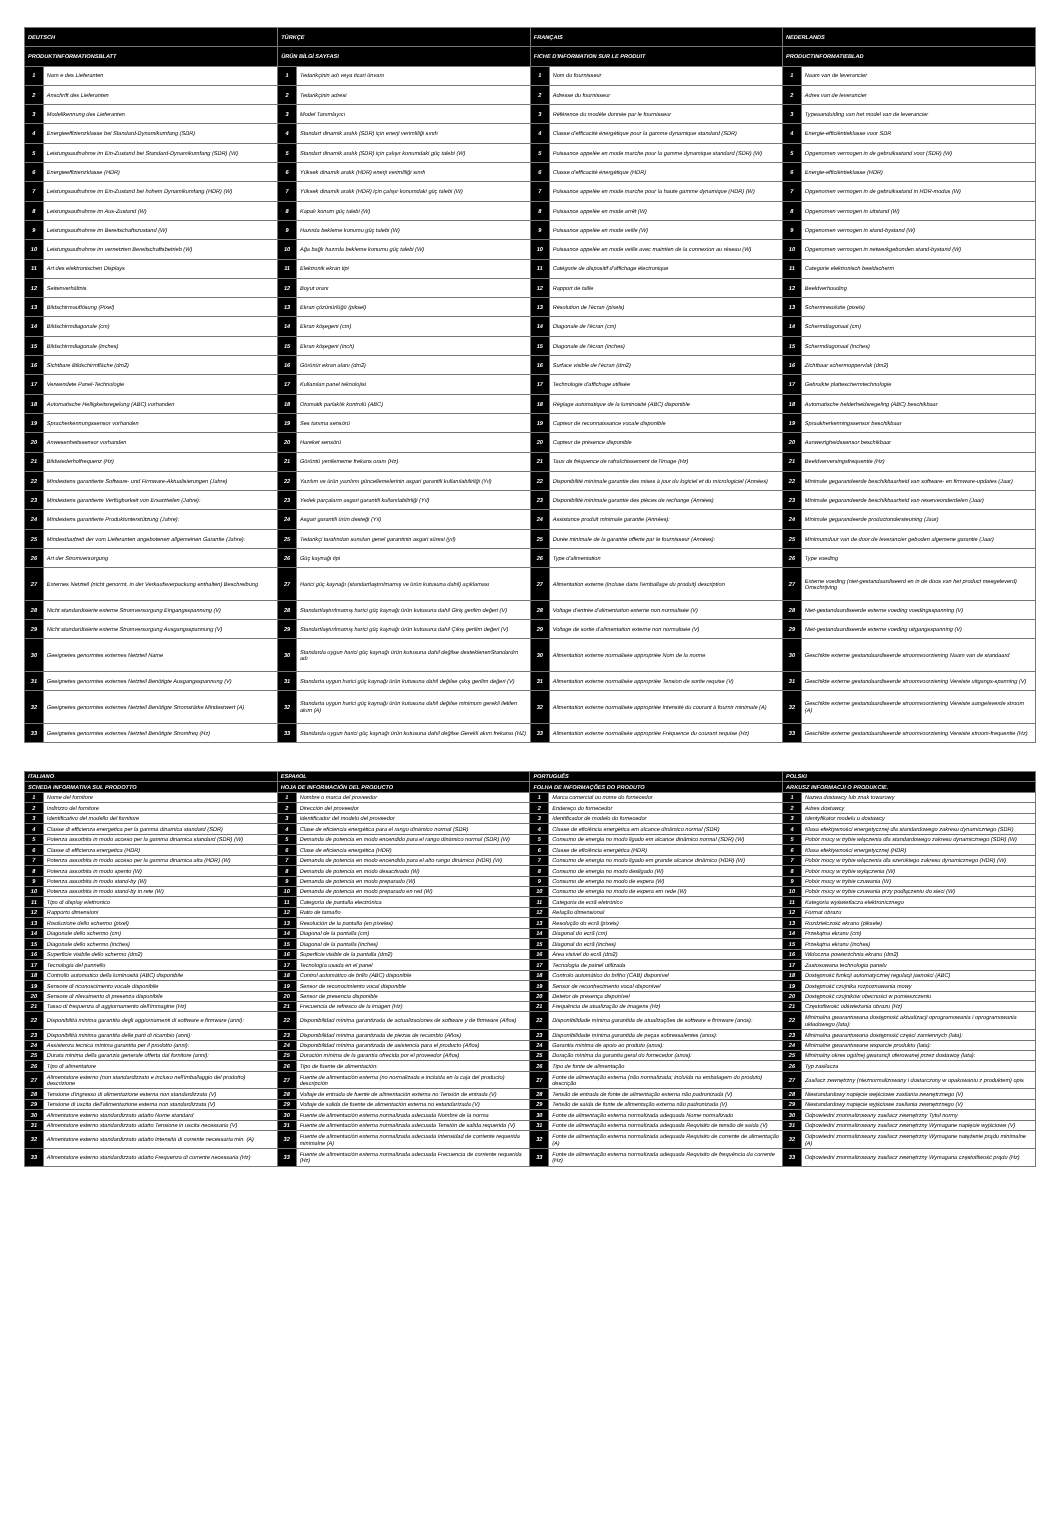| DEUTSCH | | TÜRKÇE | | FRANÇAIS | | NEDERLANDS | |
| --- | --- | --- | --- | --- | --- | --- | --- |
| PRODUKTINFORMATIONSBLATT | | ÜRÜN BİLGİ SAYFASI | | FICHE D'INFORMATION SUR LE PRODUIT | | PRODUCTINFORMATIEBLAD | |
| 1 | Nam e des Lieferanten | 1 | Tedarikçinin adı veya ticari ünvanı | 1 | Nom du fournisseur | 1 | Naam van de leverancier |
| 2 | Anschrift des Lieferanten | 2 | Tedarikçinin adresi | 2 | Adresse du fournisseur | 2 | Adres van de leverancier |
| 3 | Modellkennung des Lieferanten | 3 | Model Tanımlayıcı | 3 | Référence du modèle donnée par le fournisseur | 3 | Typeaanduiding van het model van de leverancier |
| 4 | Energieeffizienzklasse bei Standard-Dynamikumfang (SDR) | 4 | Standart dinamik aralık (SDR) için enerji verimliliği sınıfı | 4 | Classe d'efficacité énergétique pour la gamme dynamique standard (SDR) | 4 | Energie-efficiëntieklasse voor SDR |
| 5 | Leistungsaufnahme im Ein-Zustand bei Standard-Dynamikumfang (SDR) (W) | 5 | Standart dinamik aralık (SDR) için çalışır konumdaki güç talebi (W) | 5 | Puissance appelée en mode marche pour la gamme dynamique standard (SDR) (W) | 5 | Opgenomen vermogen in de gebruiksstand voor (SDR) (W) |
| 6 | Energieeffizienzklasse (HDR) | 6 | Yüksek dinamik aralık (HDR) enerji verimliliği sınıfı | 6 | Classe d'efficacité énergétique (HDR) | 6 | Energie-efficiëntieklasse (HDR) |
| 7 | Leistungsaufnahme im Ein-Zustand bei hohem Dynamikumfang (HDR) (W) | 7 | Yüksek dinamik aralık (HDR) için çalışır konumdaki güç talebi (W) | 7 | Puissance appelée en mode marche pour la haute gamme dynamique (HDR) (W) | 7 | Opgenomen vermogen in de gebruiksstand in HDR-modus (W) |
| 8 | Leistungsaufnahme im Aus-Zustand (W) | 8 | Kapalı konum güç talebi (W) | 8 | Puissance appelée en mode arrêt (W) | 8 | Opgenomen vermogen in uitstand (W) |
| 9 | Leistungsaufnahme im Bereitschaftszustand (W) | 9 | Hazırda bekleme konumu güç talebi (W) | 9 | Puissance appelée en mode veille (W) | 9 | Opgenomen vermogen in stand-bystand (W) |
| 10 | Leistungsaufnahme im vernetzten Bereitschaftsbetrieb (W) | 10 | Ağa bağlı hazırda bekleme konumu güç talebi (W) | 10 | Puissance appelée en mode veille avec maintien de la connexion au réseau (W) | 10 | Opgenomen vermogen in netwerkgebonden stand-bystand (W) |
| 11 | Art des elektronischen Displays | 11 | Elektronik ekran tipi | 11 | Catégorie de dispositif d'affichage électronique | 11 | Categorie elektronisch beeldscherm |
| 12 | Seitenverhältnis | 12 | Boyut oranı | 12 | Rapport de taille | 12 | Beeldverhouding |
| 13 | Bildschirmauflösung (Pixel) | 13 | Ekran çözünürlüğü (piksel) | 13 | Résolution de l'écran (pixels) | 13 | Schermresolutie (pixels) |
| 14 | Bildschirmdiagonale (cm) | 14 | Ekran köşegeni (cm) | 14 | Diagonale de l'écran (cm) | 14 | Schermdiagonaal (cm) |
| 15 | Bildschirmdiagonale (inches) | 15 | Ekran köşegeni (inch) | 15 | Diagonale de l'écran (inches) | 15 | Schermdiagonaal (inches) |
| 16 | Sichtbare Bildschirmfläche (dm2) | 16 | Görünür ekran alanı (dm2) | 16 | Surface visible de l'écran (dm2) | 16 | Zichtbaar schermoppervlak (dm2) |
| 17 | Verwendete Panel-Technologie | 17 | Kullanılan panel teknolojisi | 17 | Technologie d'affichage utilisée | 17 | Gebruikte platteschermtechnologie |
| 18 | Automatische Helligkeitsregelung (ABC) vorhanden | 18 | Otomatik parlaklık kontrolü (ABC) | 18 | Réglage automatique de la luminosité (ABC) disponible | 18 | Automatische helderheidsregeling (ABC) beschikbaar |
| 19 | Spracherkennungssensor vorhanden | 19 | Ses tanıma sensörü | 19 | Capteur de reconnaissance vocale disponible | 19 | Spraakherkenningssensor beschikbaar |
| 20 | Anwesenheitssensor vorhanden | 20 | Hareket sensörü | 20 | Capteur de présence disponible | 20 | Aanwezigheidssensor beschikbaar |
| 21 | Bildwiederholfrequenz (Hz) | 21 | Görüntü yenilememe frekans oranı (Hz) | 21 | Taux de fréquence de rafraîchissement de l'image (Hz) | 21 | Beeldverversingsfrequentie (Hz) |
| 22 | Mindestens garantierte Software- und Firmware-Aktualisierungen (Jahre) | 22 | Yazılım ve ürün yazılımı güncellemelerinin asgari garantili kullanılabilirliği (Yıl) | 22 | Disponibilité minimale garantie des mises à jour du logiciel et du micrologiciel (Années) | 22 | Minimale gegarandeerde beschikbaarheid van software- en firmware-updates (Jaar) |
| 23 | Mindestens garantierte Verfügbarkeit von Ersatzteilen (Jahre): | 23 | Yedek parçaların asgari garantili kullanılabilirliği (Yıl) | 23 | Disponibilité minimale garantie des pièces de rechange (Années) | 23 | Minimale gegarandeerde beschikbaarheid van reserveonderdelen (Jaar) |
| 24 | Mindestens garantierte Produktunterstützung (Jahre): | 24 | Asgari garantili ürün desteği (Yıl) | 24 | Assistance produit minimale garantie (Années): | 24 | Minimale gegarandeerde productondersteuning (Jaar) |
| 25 | Mindestlaufzeit der vom Lieferanten angebotenen allgemeinen Garantie (Jahre): | 25 | Tedarikçi tarafından sunulan genel garantinin asgari süresi (yıl) | 25 | Durée minimale de la garantie offerte par le fournisseur (Années): | 25 | Minimumduur van de door de leverancier geboden algemene garantie (Jaar) |
| 26 | Art der Stromversorgung | 26 | Güç kaynağı tipi | 26 | Type d'alimentation | 26 | Type voeding |
| 27 | Externes Netzteil (nicht genormt, in der Verkaufsverpackung enthalten) Beschreibung | 27 | Harici güç kaynağı (standartlaştırılmamış ve ürün kutusuna dahil) açıklaması | 27 | Alimentation externe (incluse dans l'emballage du produit) description | 27 | Externe voeding (niet-gestandaardiseerd en in de doos van het product meegeleverd) Omschrijving |
| 28 | Nicht standardisierte externe Stromversorgung Eingangsspannung (V) | 28 | Standartlaştırılmamış harici güç kaynağı ürün kutusuna dahil Giriş gerilim değeri (V) | 28 | Voltage d'entrée d'alimentation externe non normalisée (V) | 28 | Niet-gestandaardiseerde externe voeding voedingsspanning (V) |
| 29 | Nicht standardisierte externe Stromversorgung Ausgangsspannung (V) | 29 | Standartlaştırılmamış harici güç kaynağı ürün kutusuna dahil Çıkış gerilim değeri (V) | 29 | Voltage de sortie d'alimentation externe non normalisée (V) | 29 | Niet-gestandaardiseerde externe voeding uitgangsspanning (V) |
| 30 | Geeignetes genormtes externes Netzteil Name | 30 | Standarda uygun harici güç kaynağı ürün kutusuna dahil değilse desteklenenStandardın adı | 30 | Alimentation externe normalisée appropriée Nom de la norme | 30 | Geschikte externe gestandaardiseerde stroomvoorziening Naam van de standaard |
| 31 | Geeignetes genormtes externes Netzteil Benötigte Ausgangsspannung (V) | 31 | Standarta uygun harici güç kaynağı ürün kutusuna dahil değilse çıkış gerilim değeri (V) | 31 | Alimentation externe normalisée appropriée Tension de sortie requise (V) | 31 | Geschikte externe gestandaardiseerde stroomvoorziening Vereiste uitgangs-spanning (V) |
| 32 | Geeignetes genormtes externes Netzteil Benötigte Stromstärke Mindestwert (A) | 32 | Standarta uygun harici güç kaynağı ürün kutusuna dahil değilse minimum gerekli iletilen akım (A) | 32 | Alimentation externe normalisée appropriée Intensité du courant à fournir minimale (A) | 32 | Geschikte externe gestandaardiseerde stroomvoorziening Vereiste aangeleverde stroom (A) |
| 33 | Geeignetes genormtes externes Netzteil Benötigte Stromfreq (Hz) | 33 | Standarda uygun harici güç kaynağı ürün kutusuna dahil değilse Gerekli akım frekansı (HZ) | 33 | Alimentation externe normalisée appropriée Fréquence du courant requise (Hz) | 33 | Geschikte externe gestandaardiseerde stroomvoorziening Vereiste stroom-frequentie (Hz) |
| ITALIANO | | ESPAñOL | | PORTUGUÊS | | POLSKI | |
| --- | --- | --- | --- | --- | --- | --- | --- |
| SCHEDA INFORMATIVA SUL PRODOTTO | | HOJA DE INFORMACIÓN DEL PRODUCTO | | FOLHA DE INFORMAÇÕES DO PRODUTO | | ARKUSZ INFORMACJI O PRODUKCIE. | |
| 1 | Nome del fornitore | 1 | Nombre o marca del proveedor | 1 | Marca comercial ou nome do fornecedor | 1 | Nazwa dostawcy lub znak towarowy |
| 2 | Indirizzo del fornitore | 2 | Dirección del proveedor | 2 | Endereço do fornecedor | 2 | Adres dostawcy |
| 3 | Identificativo del modello del fornitore | 3 | Identificador del modelo del proveedor | 3 | Identificador de modelo do fornecedor | 3 | Identyfikator modelu u dostawcy |
| 4 | Classe di efficienza energetica per la gamma dinamica standard (SDR) | 4 | Clase de eficiencia energética para el rango dinámico normal (SDR) | 4 | Classe de eficiência energética em alcance dinâmico normal (SDR) | 4 | Klasa efektywności energetycznej dla standardowego zakresu dynamicznego (SDR) |
| 5 | Potenza assorbita in modo acceso per la gamma dinamica standard (SDR) (W) | 5 | Demanda de potencia en modo encendido para el rango dinámico normal (SDR) (W) | 5 | Consumo de energia no modo ligado em alcance dinâmico normal (SDR) (W) | 5 | Pobór mocy w trybie włączenia dla standardowego zakresu dynamicznego (SDR) (W) |
| 6 | Classe di efficienza energetica (HDR) | 6 | Clase de eficiencia energética (HDR) | 6 | Classe de eficiência energética (HDR) | 6 | Klasa efektywności energetycznej (HDR) |
| 7 | Potenza assorbita in modo acceso per la gamma dinamica alta (HDR) (W) | 7 | Demanda de potencia en modo encendido para el alto rango dinámico (HDR) (W) | 7 | Consumo de energia no modo ligado em grande alcance dinâmico (HDR) (W) | 7 | Pobór mocy w trybie włączenia dla szerokiego zakresu dynamicznego (HDR) (W) |
| 8 | Potenza assorbita in modo spento (W) | 8 | Demanda de potencia en modo desactivado (W) | 8 | Consumo de energia no modo desligado (W) | 8 | Pobór mocy w trybie wyłączenia (W) |
| 9 | Potenza assorbita in modo stand-by (W) | 9 | Demanda de potencia en modo preparado (W) | 9 | Consumo de energia no modo de espera (W) | 9 | Pobór mocy w trybie czuwania (W) |
| 10 | Potenza assorbita in modo stand-by in rete (W) | 10 | Demanda de potencia en modo preparado en red (W) | 10 | Consumo de energia no modo de espera em rede (W) | 10 | Pobór mocy w trybie czuwania przy podłączeniu do sieci (W) |
| 11 | Tipo di display elettronico | 11 | Categoría de pantalla electrónica | 11 | Categoria de ecrã eletrónico | 11 | Kategoria wyświetlacza elektronicznego |
| 12 | Rapporto dimensioni | 12 | Ratio de tamaño | 12 | Relação dimensional | 12 | Format obrazu |
| 13 | Risoluzione dello schermo (pixel) | 13 | Resolución de la pantalla (en píxeles) | 13 | Resolução do ecrã (píxeis) | 13 | Rozdzielczość ekranu (piksele) |
| 14 | Diagonale dello schermo (cm) | 14 | Diagonal de la pantalla (cm) | 14 | Diagonal do ecrã (cm) | 14 | Przekątna ekranu (cm) |
| 15 | Diagonale dello schermo (inches) | 15 | Diagonal de la pantalla (inches) | 15 | Diagonal do ecrã (inches) | 15 | Przekątna ekranu (inches) |
| 16 | Superficie visibile dello schermo (dm2) | 16 | Superficie visible de la pantalla (dm2) | 16 | Área visível do ecrã (dm2) | 16 | Widoczna powierzchnia ekranu (dm2) |
| 17 | Tecnologia del pannello | 17 | Tecnología usada en el panel | 17 | Tecnologia de painel utilizada | 17 | Zastosowana technologia panelu |
| 18 | Controllo automatico della luminosità (ABC) disponibile | 18 | Control automático de brillo (ABC) disponible | 18 | Controlo automático do brilho (CAB) disponível | 18 | Dostępność funkcji automatycznej regulacji jasności (ABC) |
| 19 | Sensore di riconoscimento vocale disponibile | 19 | Sensor de reconocimiento vocal disponible | 19 | Sensor de reconhecimento vocal disponível | 19 | Dostępność czujnika rozpoznawania mowy |
| 20 | Sensore di rilevamento di presenza disponibile | 20 | Sensor de presencia disponible | 20 | Detetor de presença disponível | 20 | Dostępność czujników obecności w pomieszczeniu |
| 21 | Tasso di frequenza di aggiornamento dell'immagine (Hz) | 21 | Frecuencia de refresco de la imagen (Hz) | 21 | Frequência de atualização de imagens (Hz) | 21 | Częstotliwość odświeżania obrazu (Hz) |
| 22 | Disponibilità minima garantita degli aggiornamenti di software e firmware (anni): | 22 | Disponibilidad mínima garantizada de actualizaciones de software y de firmware (Años) | 22 | Disponibilidade mínima garantida de atualizações de software e firmware (anos): | 22 | Minimalna gwarantowana dostępność aktualizacji oprogramowania i oprogramowania układowego (lata): |
| 23 | Disponibilità minima garantita delle parti di ricambio (anni): | 23 | Disponibilidad mínima garantizada de piezas de recambio (Años) | 23 | Disponibilidade mínima garantida de peças sobressalentes (anos): | 23 | Minimalna gwarantowana dostępność części zamiennych (lata): |
| 24 | Assistenza tecnica minima garantita per il prodotto (anni): | 24 | Disponibilidad mínima garantizada de asistencia para el producto (Años) | 24 | Garantia mínima de apoio ao produto (anos): | 24 | Minimalne gwarantowane wsparcie produktu (lata): |
| 25 | Durata minima della garanzia generale offerta dal fornitore (anni): | 25 | Duración mínima de la garantía ofrecida por el proveedor (Años) | 25 | Duração mínima da garantia geral do fornecedor (anos): | 25 | Minimalny okres ogólnej gwarancji oferowanej przez dostawcę (lata): |
| 26 | Tipo di alimentatore | 26 | Tipo de fuente de alimentación: | 26 | Tipo de fonte de alimentação | 26 | Typ zasilacza |
| 27 | Alimentatore esterno (non standardizzato e incluso nell'imballaggio del prodotto) descrizione | 27 | Fuente de alimentación externa (no normalizada e incluida en la caja del producto) descripción | 27 | Fonte de alimentação externa (não normalizada; incluída na embalagem do produto) descrição | 27 | Zasilacz zewnętrzny (nieznormalizowany i dostarczony w opakowaniu z produktem) opis |
| 28 | Tensione d'ingresso di alimentazione esterna non standardizzata (V) | 28 | Voltaje de entrada de fuente de alimentación externa no Tensión de entrada (V) | 28 | Tensão de entrada de fonte de alimentação externa não padronizada (V) | 28 | Niestandardowy napięcie wejściowe zasilania zewnętrznego (V) |
| 29 | Tensione di uscita dell'alimentazione esterna non standardizzata (V) | 29 | Voltaje de salida de fuente de alimentación externa no estandarizada (V) | 29 | Tensão de saída de fonte de alimentação externa não padronizada (V) | 29 | Niestandardowy napięcie wyjściowe zasilania zewnętrznego (V) |
| 30 | Alimentatore esterno standardizzato adatto Nome standard | 30 | Fuente de alimentación externa normalizada adecuada Nombre de la norma | 30 | Fonte de alimentação externa normalizada adequada Nome normalizado | 30 | Odpowiedni znormalizowany zasilacz zewnętrzny Tytuł normy |
| 31 | Alimentatore esterno standardizzato adatto Tensione in uscita necessaria (V) | 31 | Fuente de alimentación externa normalizada adecuada Tensión de salida requerida (V) | 31 | Fonte de alimentação externa normalizada adequada Requisito de tensão de saída (V) | 31 | Odpowiedni znormalizowany zasilacz zewnętrzny Wymagane napięcie wyjściowe (V) |
| 32 | Alimentatore esterno standardizzato adatto Intensità di corrente necessaria min. (A) | 32 | Fuente de alimentación externa normalizada adecuada Intensidad de corriente requerida minimalne (A) | 32 | Fonte de alimentação externa normalizada adequada Requisito de corrente de alimentação (A) | 32 | Odpowiedni znormalizowany zasilacz zewnętrzny Wymagane natężenie prądu minimalne (A) |
| 33 | Alimentatore esterno standardizzato adatto Frequenza di corrente necessaria (Hz) | 33 | Fuente de alimentación externa normalizada adecuada Frecuencia de corriente requerida (Hz) | 33 | Fonte de alimentação externa normalizada adequada Requisito de frequência da corrente (Hz) | 33 | Odpowiedni znormalizowany zasilacz zewnętrzny Wymagana częstotliwość prądu (Hz) |